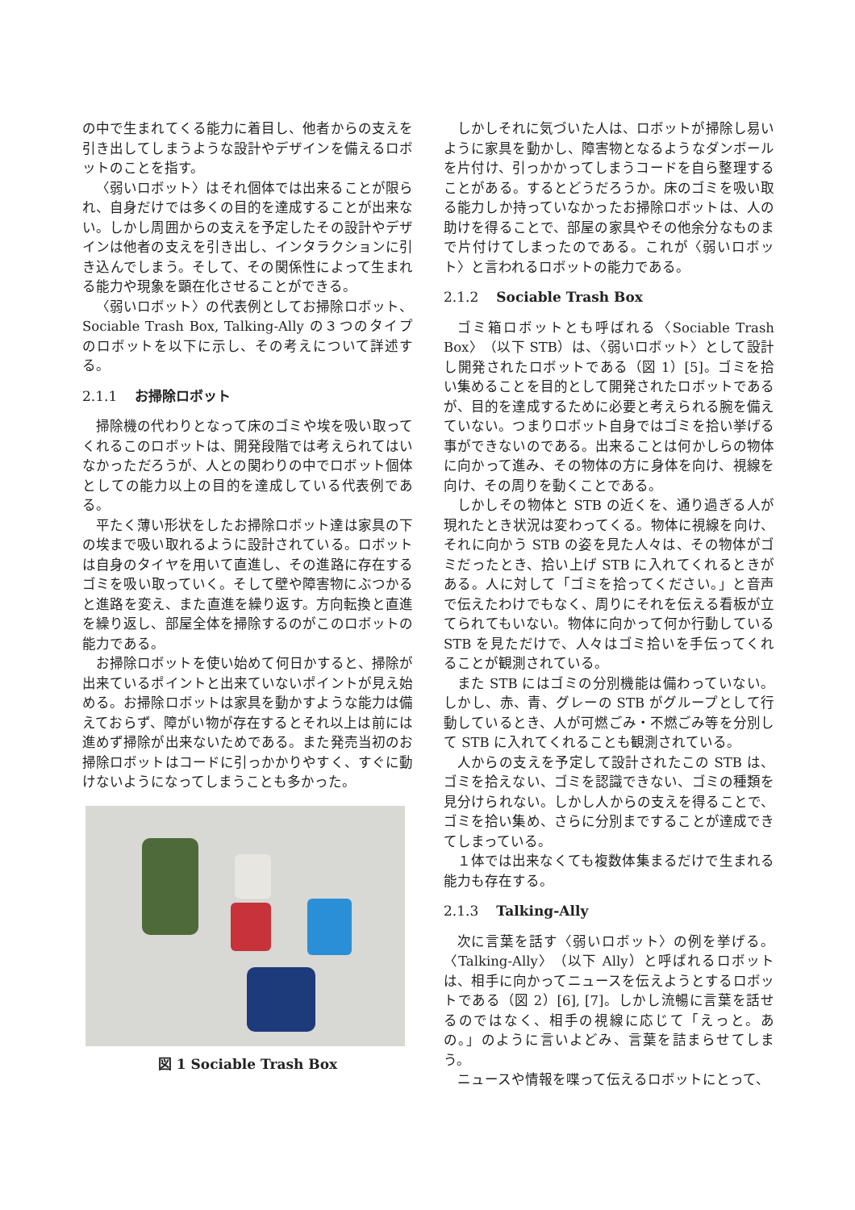の中で生まれてくる能力に着目し、他者からの支えを引き出してしまうような設計やデザインを備えるロボットのことを指す。
〈弱いロボット〉はそれ個体では出来ることが限られ、自身だけでは多くの目的を達成することが出来ない。しかし周囲からの支えを予定したその設計やデザインは他者の支えを引き出し、インタラクションに引き込んでしまう。そして、その関係性によって生まれる能力や現象を顕在化させることができる。
〈弱いロボット〉の代表例としてお掃除ロボット、Sociable Trash Box, Talking-Ally の３つのタイプのロボットを以下に示し、その考えについて詳述する。
2.1.1 お掃除ロボット
掃除機の代わりとなって床のゴミや埃を吸い取ってくれるこのロボットは、開発段階では考えられてはいなかっただろうが、人との関わりの中でロボット個体としての能力以上の目的を達成している代表例である。
平たく薄い形状をしたお掃除ロボット達は家具の下の埃まで吸い取れるように設計されている。ロボットは自身のタイヤを用いて直進し、その進路に存在するゴミを吸い取っていく。そして壁や障害物にぶつかると進路を変え、また直進を繰り返す。方向転換と直進を繰り返し、部屋全体を掃除するのがこのロボットの能力である。
お掃除ロボットを使い始めて何日かすると、掃除が出来ているポイントと出来ていないポイントが見え始める。お掃除ロボットは家具を動かすような能力は備えておらず、障がい物が存在するとそれ以上は前には進めず掃除が出来ないためである。また発売当初のお掃除ロボットはコードに引っかかりやすく、すぐに動けないようになってしまうことも多かった。
図 1 Sociable Trash Box
しかしそれに気づいた人は、ロボットが掃除し易いように家具を動かし、障害物となるようなダンボールを片付け、引っかかってしまうコードを自ら整理することがある。するとどうだろうか。床のゴミを吸い取る能力しか持っていなかったお掃除ロボットは、人の助けを得ることで、部屋の家具やその他余分なものまで片付けてしまったのである。これが〈弱いロボット〉と言われるロボットの能力である。
2.1.2 Sociable Trash Box
ゴミ箱ロボットとも呼ばれる〈Sociable Trash Box〉（以下 STB）は、〈弱いロボット〉として設計し開発されたロボットである（図 1）[5]。ゴミを拾い集めることを目的として開発されたロボットであるが、目的を達成するために必要と考えられる腕を備えていない。つまりロボット自身ではゴミを拾い挙げる事ができないのである。出来ることは何かしらの物体に向かって進み、その物体の方に身体を向け、視線を向け、その周りを動くことである。
しかしその物体と STB の近くを、通り過ぎる人が現れたとき状況は変わってくる。物体に視線を向け、それに向かう STB の姿を見た人々は、その物体がゴミだったとき、拾い上げ STB に入れてくれるときがある。人に対して「ゴミを拾ってください。」と音声で伝えたわけでもなく、周りにそれを伝える看板が立てられてもいない。物体に向かって何か行動している STB を見ただけで、人々はゴミ拾いを手伝ってくれることが観測されている。
また STB にはゴミの分別機能は備わっていない。しかし、赤、青、グレーの STB がグループとして行動しているとき、人が可燃ごみ・不燃ごみ等を分別して STB に入れてくれることも観測されている。
人からの支えを予定して設計されたこの STB は、ゴミを拾えない、ゴミを認識できない、ゴミの種類を見分けられない。しかし人からの支えを得ることで、ゴミを拾い集め、さらに分別まですることが達成できてしまっている。
１体では出来なくても複数体集まるだけで生まれる能力も存在する。
2.1.3 Talking-Ally
次に言葉を話す〈弱いロボット〉の例を挙げる。〈Talking-Ally〉（以下 Ally）と呼ばれるロボットは、相手に向かってニュースを伝えようとするロボットである（図 2）[6], [7]。しかし流暢に言葉を話せるのではなく、相手の視線に応じて「えっと。あの。」のように言いよどみ、言葉を詰まらせてしまう。
ニュースや情報を喋って伝えるロボットにとって、